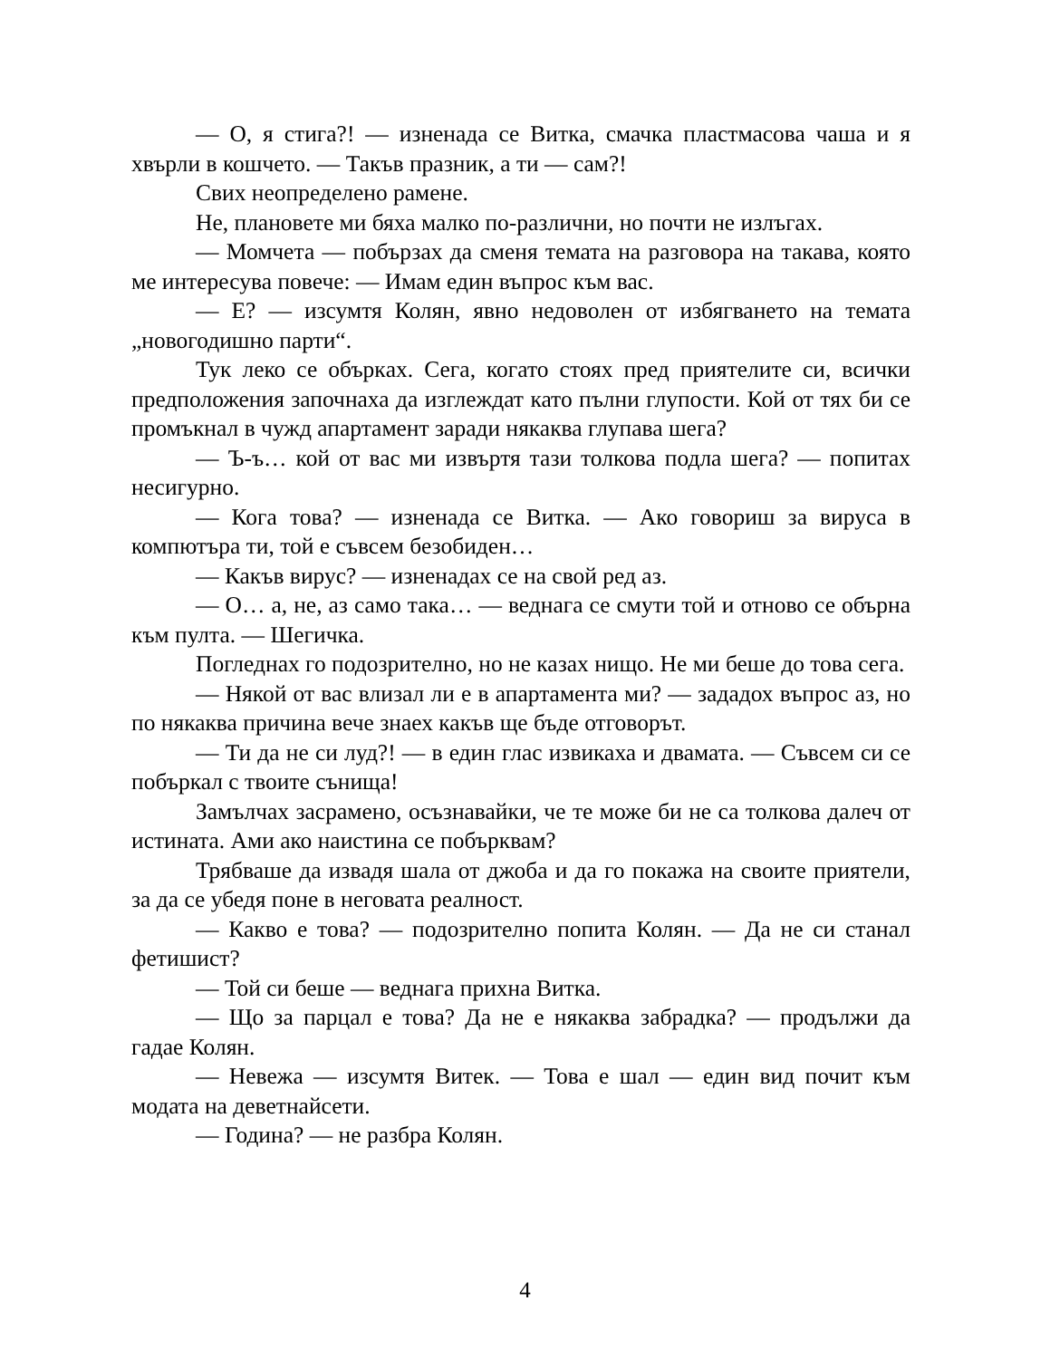— О, я стига?! — изненада се Витка, смачка пластмасова чаша и я хвърли в кошчето. — Такъв празник, а ти — сам?!
Свих неопределено рамене.
Не, плановете ми бяха малко по-различни, но почти не излъгах.
— Момчета — побързах да сменя темата на разговора на такава, която ме интересува повече: — Имам един въпрос към вас.
— Е? — изсумтя Колян, явно недоволен от избягването на темата „новогодишно парти“.
Тук леко се объркax. Сега, когато стоях пред приятелите си, всички предположения започнаха да изглеждат като пълни глупости. Кой от тях би се промъкнал в чужд апартамент заради някаква глупава шега?
— Ъ-ъ… кой от вас ми извъртя тази толкова подла шега? — попитах несигурно.
— Кога това? — изненада се Витка. — Ако говориш за вируса в компютъра ти, той е съвсем безобиден…
— Какъв вирус? — изненадах се на свой ред аз.
— О… а, не, аз само така… — веднага се смути той и отново се обърна към пулта. — Шегичка.
Погледнах го подозрително, но не казах нищо. Не ми беше до това сега.
— Някой от вас влизал ли е в апартамента ми? — зададох въпрос аз, но по някаква причина вече знаех какъв ще бъде отговорът.
— Ти да не си луд?! — в един глас извикаха и двамата. — Съвсем си се побъркал с твоите сънища!
Замълчах засрамено, осъзнавайки, че те може би не са толкова далеч от истината. Ами ако наистина се побърквам?
Трябваше да извадя шала от джоба и да го покажа на своите приятели, за да се убедя поне в неговата реалност.
— Какво е това? — подозрително попита Колян. — Да не си станал фетишист?
— Той си беше — веднага прихна Витка.
— Що за парцал е това? Да не е някаква забрадка? — продължи да гадае Колян.
— Невежа — изсумтя Витек. — Това е шал — един вид почит към модата на деветнайсети.
— Година? — не разбра Колян.
4